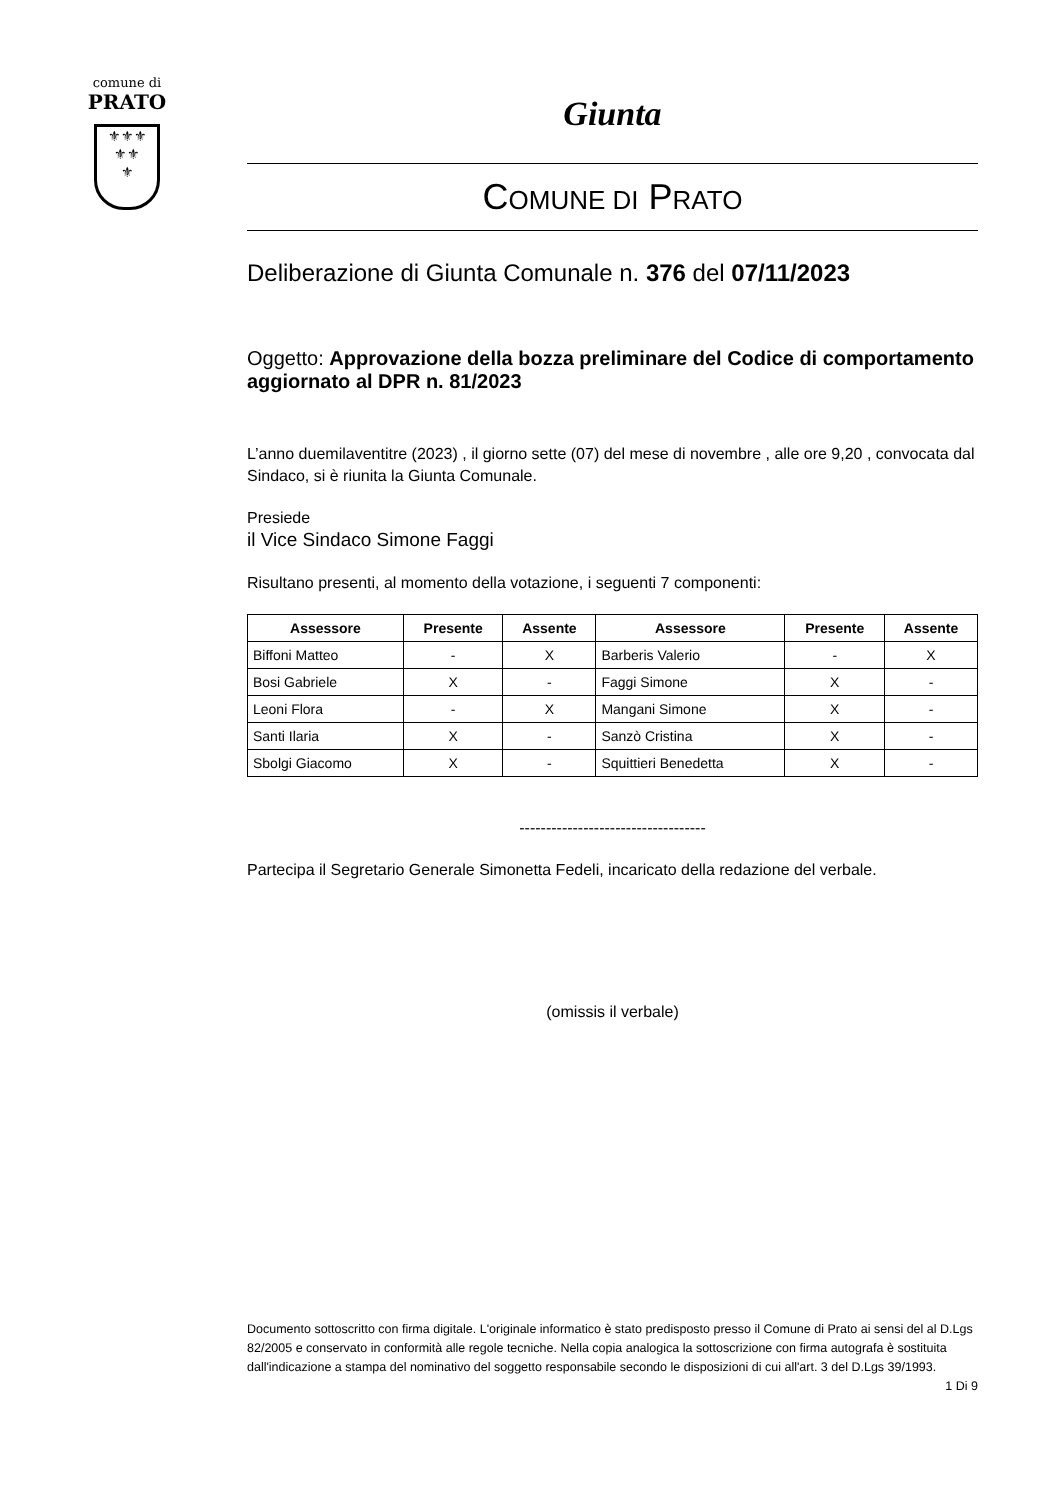comune di
PRATO
⚜⚜⚜
⚜⚜
⚜
Giunta
COMUNE DI PRATO
Deliberazione di Giunta Comunale n. 376 del 07/11/2023
Oggetto: Approvazione della bozza preliminare del Codice di comportamento aggiornato al DPR n. 81/2023
L’anno duemilaventitre (2023) , il giorno sette (07) del mese di novembre , alle ore 9,20 , convocata dal Sindaco, si è riunita la Giunta Comunale.
Presiede
il Vice Sindaco Simone Faggi
Risultano presenti, al momento della votazione, i seguenti 7 componenti:
| Assessore | Presente | Assente | Assessore | Presente | Assente |
| --- | --- | --- | --- | --- | --- |
| Biffoni Matteo | - | X | Barberis Valerio | - | X |
| Bosi Gabriele | X | - | Faggi Simone | X | - |
| Leoni Flora | - | X | Mangani Simone | X | - |
| Santi Ilaria | X | - | Sanzò Cristina | X | - |
| Sbolgi Giacomo | X | - | Squittieri Benedetta | X | - |
-----------------------------------
Partecipa il Segretario Generale Simonetta Fedeli, incaricato della redazione del verbale.
(omissis il verbale)
Documento sottoscritto con firma digitale. L'originale informatico è stato predisposto presso il Comune di Prato ai sensi del al D.Lgs 82/2005 e conservato in conformità alle regole tecniche. Nella copia analogica la sottoscrizione con firma autografa è sostituita dall'indicazione a stampa del nominativo del soggetto responsabile secondo le disposizioni di cui all'art. 3 del D.Lgs 39/1993.
1 Di 9